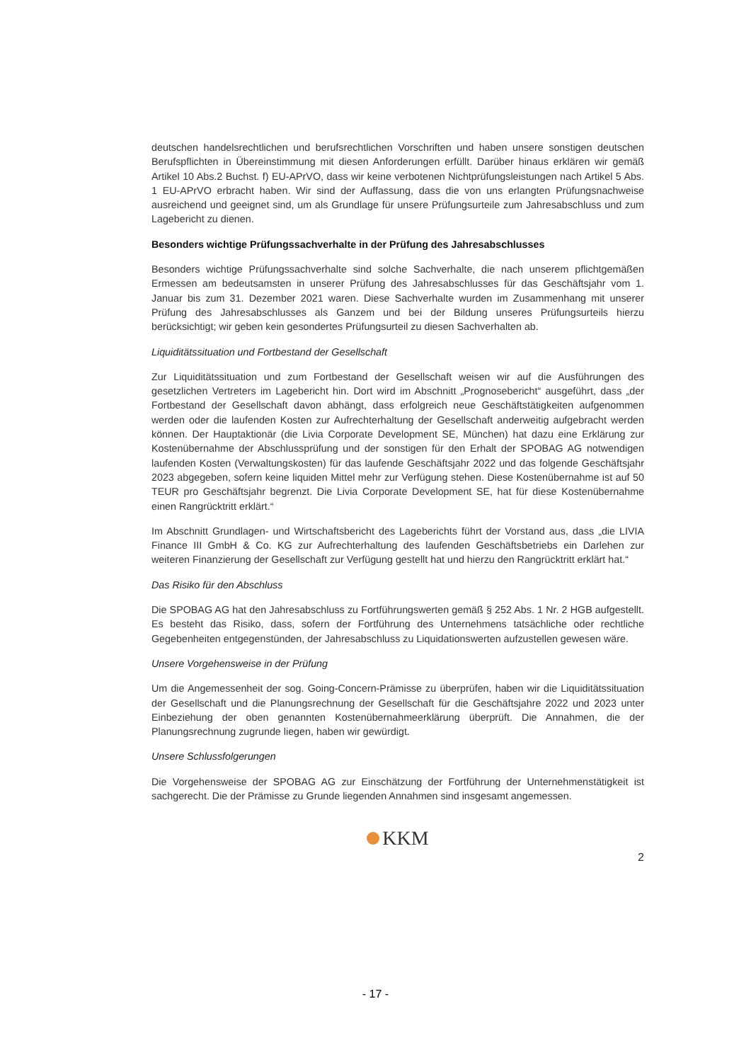deutschen handelsrechtlichen und berufsrechtlichen Vorschriften und haben unsere sonstigen deutschen Berufspflichten in Übereinstimmung mit diesen Anforderungen erfüllt. Darüber hinaus erklären wir gemäß Artikel 10 Abs.2 Buchst. f) EU-APrVO, dass wir keine verbotenen Nichtprüfungsleistungen nach Artikel 5 Abs. 1 EU-APrVO erbracht haben. Wir sind der Auffassung, dass die von uns erlangten Prüfungsnachweise ausreichend und geeignet sind, um als Grundlage für unsere Prüfungsurteile zum Jahresabschluss und zum Lagebericht zu dienen.
Besonders wichtige Prüfungssachverhalte in der Prüfung des Jahresabschlusses
Besonders wichtige Prüfungssachverhalte sind solche Sachverhalte, die nach unserem pflichtgemäßen Ermessen am bedeutsamsten in unserer Prüfung des Jahresabschlusses für das Geschäftsjahr vom 1. Januar bis zum 31. Dezember 2021 waren. Diese Sachverhalte wurden im Zusammenhang mit unserer Prüfung des Jahresabschlusses als Ganzem und bei der Bildung unseres Prüfungsurteils hierzu berücksichtigt; wir geben kein gesondertes Prüfungsurteil zu diesen Sachverhalten ab.
Liquiditätssituation und Fortbestand der Gesellschaft
Zur Liquiditätssituation und zum Fortbestand der Gesellschaft weisen wir auf die Ausführungen des gesetzlichen Vertreters im Lagebericht hin. Dort wird im Abschnitt „Prognosebericht“ ausgeführt, dass „der Fortbestand der Gesellschaft davon abhängt, dass erfolgreich neue Geschäftstätigkeiten aufgenommen werden oder die laufenden Kosten zur Aufrechterhaltung der Gesellschaft anderweitig aufgebracht werden können. Der Hauptaktionär (die Livia Corporate Development SE, München) hat dazu eine Erklärung zur Kostenübernahme der Abschlussprüfung und der sonstigen für den Erhalt der SPOBAG AG notwendigen laufenden Kosten (Verwaltungskosten) für das laufende Geschäftsjahr 2022 und das folgende Geschäftsjahr 2023 abgegeben, sofern keine liquiden Mittel mehr zur Verfügung stehen. Diese Kostenübernahme ist auf 50 TEUR pro Geschäftsjahr begrenzt. Die Livia Corporate Development SE, hat für diese Kostenübernahme einen Rangrücktritt erklärt.“
Im Abschnitt Grundlagen- und Wirtschaftsbericht des Lageberichts führt der Vorstand aus, dass „die LIVIA Finance III GmbH & Co. KG zur Aufrechterhaltung des laufenden Geschäftsbetriebs ein Darlehen zur weiteren Finanzierung der Gesellschaft zur Verfügung gestellt hat und hierzu den Rangrücktritt erklärt hat.“
Das Risiko für den Abschluss
Die SPOBAG AG hat den Jahresabschluss zu Fortführungswerten gemäß § 252 Abs. 1 Nr. 2 HGB aufgestellt. Es besteht das Risiko, dass, sofern der Fortführung des Unternehmens tatsächliche oder rechtliche Gegebenheiten entgegenstünden, der Jahresabschluss zu Liquidationswerten aufzustellen gewesen wäre.
Unsere Vorgehensweise in der Prüfung
Um die Angemessenheit der sog. Going-Concern-Prämisse zu überprüfen, haben wir die Liquiditätssituation der Gesellschaft und die Planungsrechnung der Gesellschaft für die Geschäftsjahre 2022 und 2023 unter Einbeziehung der oben genannten Kostenübernahmeerklärung überprüft. Die Annahmen, die der Planungsrechnung zugrunde liegen, haben wir gewürdigt.
Unsere Schlussfolgerungen
Die Vorgehensweise der SPOBAG AG zur Einschätzung der Fortführung der Unternehmenstätigkeit ist sachgerecht. Die der Prämisse zu Grunde liegenden Annahmen sind insgesamt angemessen.
KKM
2
- 17 -